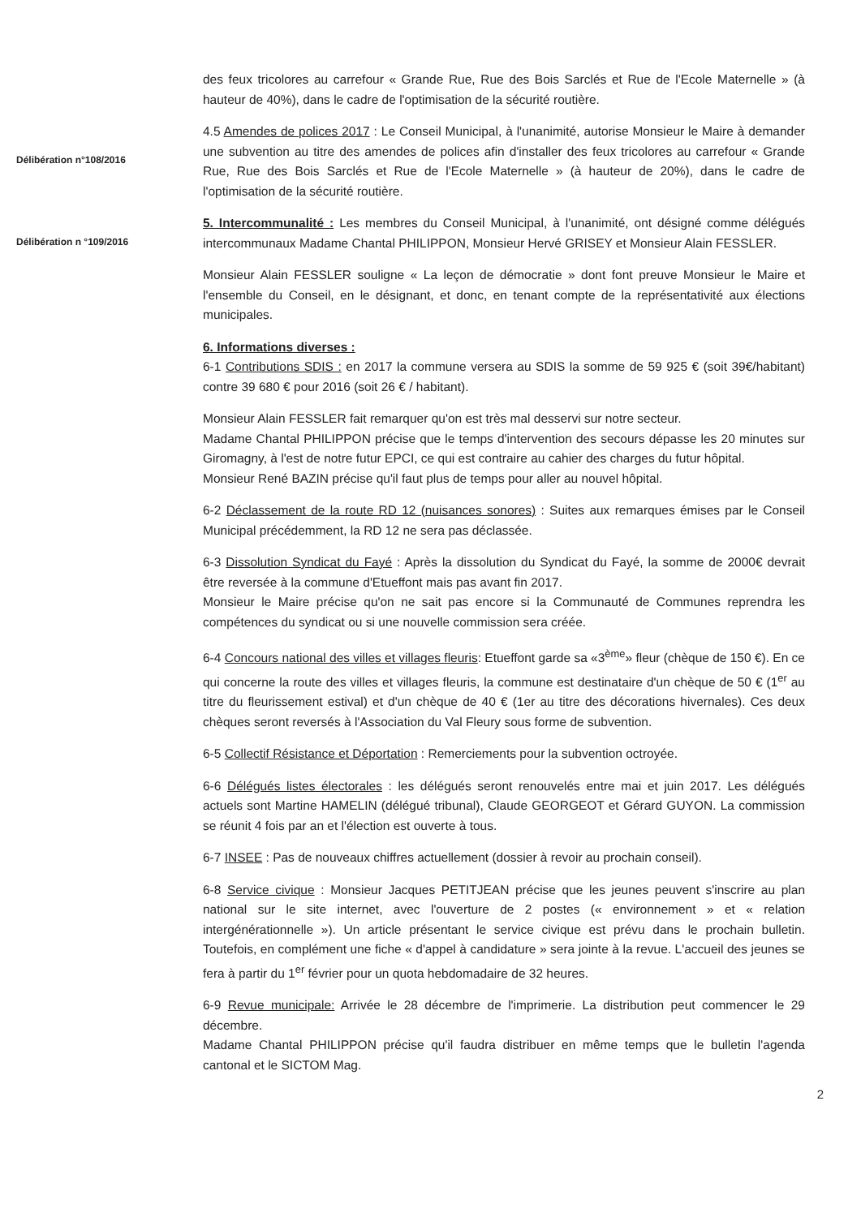des feux tricolores au carrefour « Grande Rue, Rue des Bois Sarclés et Rue de l'Ecole Maternelle » (à hauteur de 40%), dans le cadre de l'optimisation de la sécurité routière.
Délibération n°108/2016
4.5 Amendes de polices 2017 : Le Conseil Municipal, à l'unanimité, autorise Monsieur le Maire à demander une subvention au titre des amendes de polices afin d'installer des feux tricolores au carrefour « Grande Rue, Rue des Bois Sarclés et Rue de l'Ecole Maternelle » (à hauteur de 20%), dans le cadre de l'optimisation de la sécurité routière.
Délibération n °109/2016
5. Intercommunalité : Les membres du Conseil Municipal, à l'unanimité, ont désigné comme délégués intercommunaux Madame Chantal PHILIPPON, Monsieur Hervé GRISEY et Monsieur Alain FESSLER.
Monsieur Alain FESSLER souligne « La leçon de démocratie » dont font preuve Monsieur le Maire et l'ensemble du Conseil, en le désignant, et donc, en tenant compte de la représentativité aux élections municipales.
6. Informations diverses :
6-1 Contributions SDIS : en 2017 la commune versera au SDIS la somme de 59 925 € (soit 39€/habitant) contre 39 680 € pour 2016 (soit 26 € / habitant).
Monsieur Alain FESSLER fait remarquer qu'on est très mal desservi sur notre secteur.
Madame Chantal PHILIPPON précise que le temps d'intervention des secours dépasse les 20 minutes sur Giromagny, à l'est de notre futur EPCI, ce qui est contraire au cahier des charges du futur hôpital.
Monsieur René BAZIN précise qu'il faut plus de temps pour aller au nouvel hôpital.
6-2 Déclassement de la route RD 12 (nuisances sonores) : Suites aux remarques émises par le Conseil Municipal précédemment, la RD 12 ne sera pas déclassée.
6-3 Dissolution Syndicat du Fayé : Après la dissolution du Syndicat du Fayé, la somme de 2000€ devrait être reversée à la commune d'Etueffont mais pas avant fin 2017.
Monsieur le Maire précise qu'on ne sait pas encore si la Communauté de Communes reprendra les compétences du syndicat ou si une nouvelle commission sera créée.
6-4 Concours national des villes et villages fleuris: Etueffont garde sa «3<sup>ème</sup>» fleur (chèque de 150 €). En ce qui concerne la route des villes et villages fleuris, la commune est destinataire d'un chèque de 50 € (1<sup>er</sup> au titre du fleurissement estival) et d'un chèque de 40 € (1er au titre des décorations hivernales). Ces deux chèques seront reversés à l'Association du Val Fleury sous forme de subvention.
6-5 Collectif Résistance et Déportation : Remerciements pour la subvention octroyée.
6-6 Délégués listes électorales : les délégués seront renouvelés entre mai et juin 2017. Les délégués actuels sont Martine HAMELIN (délégué tribunal), Claude GEORGEOT et Gérard GUYON. La commission se réunit 4 fois par an et l'élection est ouverte à tous.
6-7 INSEE : Pas de nouveaux chiffres actuellement (dossier à revoir au prochain conseil).
6-8 Service civique : Monsieur Jacques PETITJEAN précise que les jeunes peuvent s'inscrire au plan national sur le site internet, avec l'ouverture de 2 postes (« environnement » et « relation intergénérationnelle »). Un article présentant le service civique est prévu dans le prochain bulletin. Toutefois, en complément une fiche « d'appel à candidature » sera jointe à la revue. L'accueil des jeunes se fera à partir du 1<sup>er</sup> février pour un quota hebdomadaire de 32 heures.
6-9 Revue municipale: Arrivée le 28 décembre de l'imprimerie. La distribution peut commencer le 29 décembre.
Madame Chantal PHILIPPON précise qu'il faudra distribuer en même temps que le bulletin l'agenda cantonal et le SICTOM Mag.
2